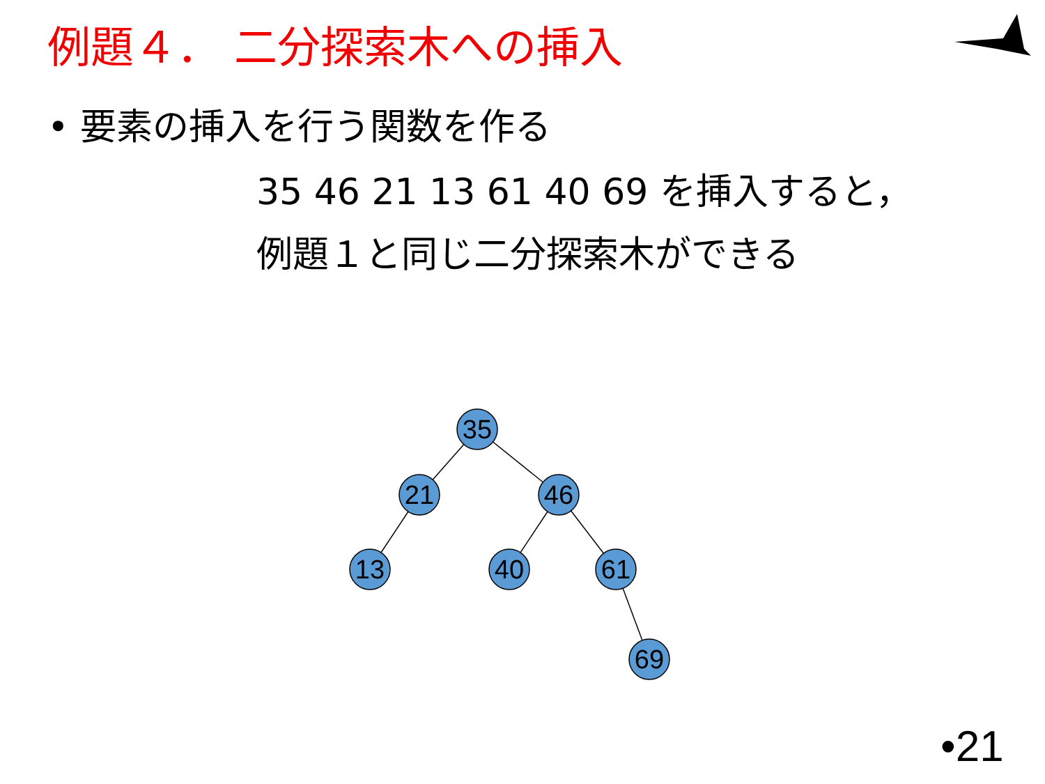例題４． 二分探索木への挿入
• 要素の挿入を行う関数を作る
35 46 21 13 61 40 69 を挿入すると，
例題１と同じ二分探索木ができる
35
21
46
13
40
61
69
•21